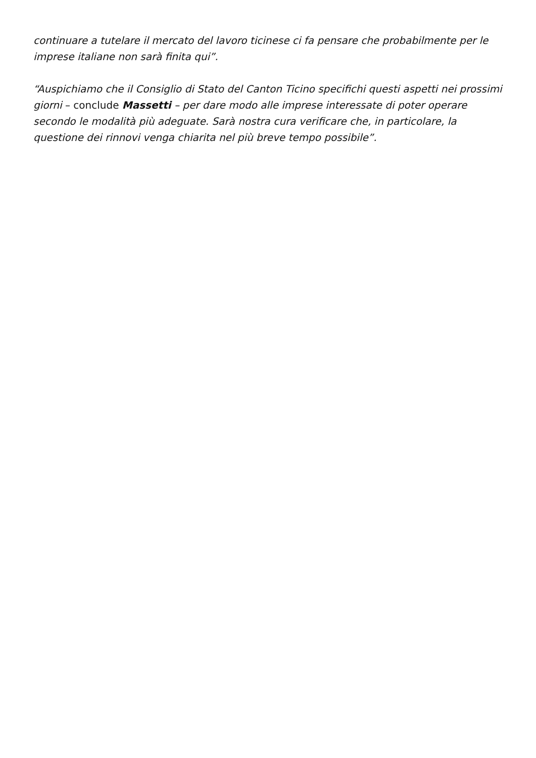continuare a tutelare il mercato del lavoro ticinese ci fa pensare che probabilmente per le imprese italiane non sarà finita qui”.
“Auspichiamo che il Consiglio di Stato del Canton Ticino specifichi questi aspetti nei prossimi giorni – conclude Massetti – per dare modo alle imprese interessate di poter operare secondo le modalità più adeguate. Sarà nostra cura verificare che, in particolare, la questione dei rinnovi venga chiarita nel più breve tempo possibile”.